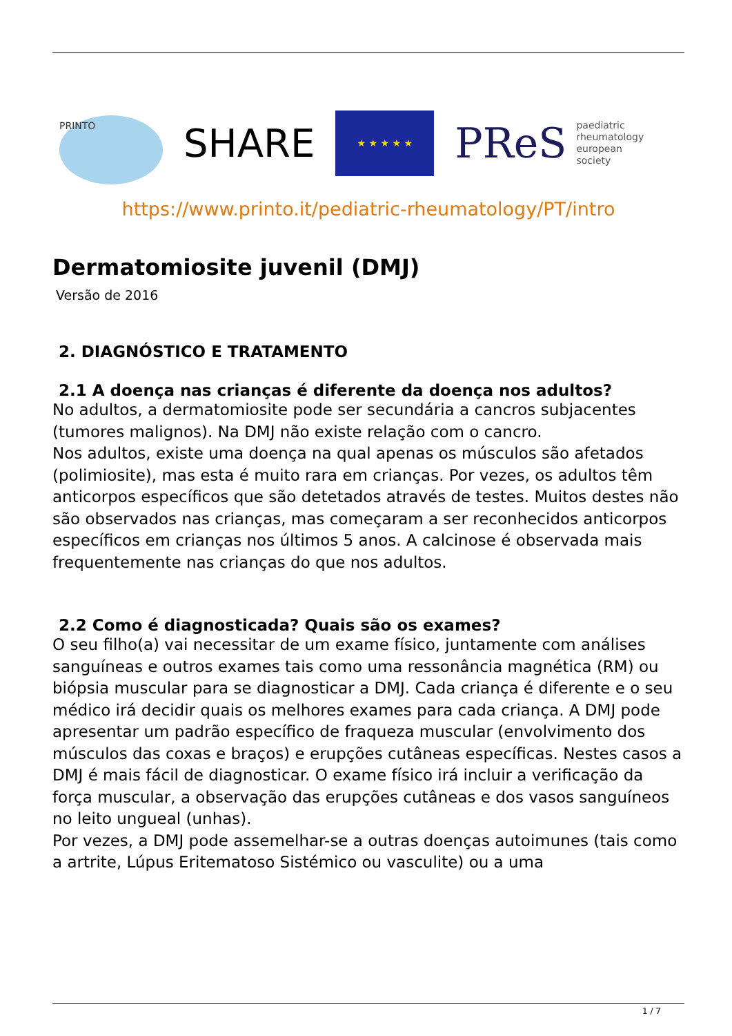PRINTO
SHARE
★ ★ ★ ★ ★
PReS paediatric
rheumatology
european
society
https://www.printo.it/pediatric-rheumatology/PT/intro
Dermatomiosite juvenil (DMJ)
Versão de 2016
2. DIAGNÓSTICO E TRATAMENTO
2.1 A doença nas crianças é diferente da doença nos adultos?
No adultos, a dermatomiosite pode ser secundária a cancros subjacentes (tumores malignos). Na DMJ não existe relação com o cancro.
Nos adultos, existe uma doença na qual apenas os músculos são afetados (polimiosite), mas esta é muito rara em crianças. Por vezes, os adultos têm anticorpos específicos que são detetados através de testes. Muitos destes não são observados nas crianças, mas começaram a ser reconhecidos anticorpos específicos em crianças nos últimos 5 anos. A calcinose é observada mais frequentemente nas crianças do que nos adultos.
2.2 Como é diagnosticada? Quais são os exames?
O seu filho(a) vai necessitar de um exame físico, juntamente com análises sanguíneas e outros exames tais como uma ressonância magnética (RM) ou biópsia muscular para se diagnosticar a DMJ. Cada criança é diferente e o seu médico irá decidir quais os melhores exames para cada criança. A DMJ pode apresentar um padrão específico de fraqueza muscular (envolvimento dos músculos das coxas e braços) e erupções cutâneas específicas. Nestes casos a DMJ é mais fácil de diagnosticar. O exame físico irá incluir a verificação da força muscular, a observação das erupções cutâneas e dos vasos sanguíneos no leito ungueal (unhas).
Por vezes, a DMJ pode assemelhar-se a outras doenças autoimunes (tais como a artrite, Lúpus Eritematoso Sistémico ou vasculite) ou a uma
1 / 7